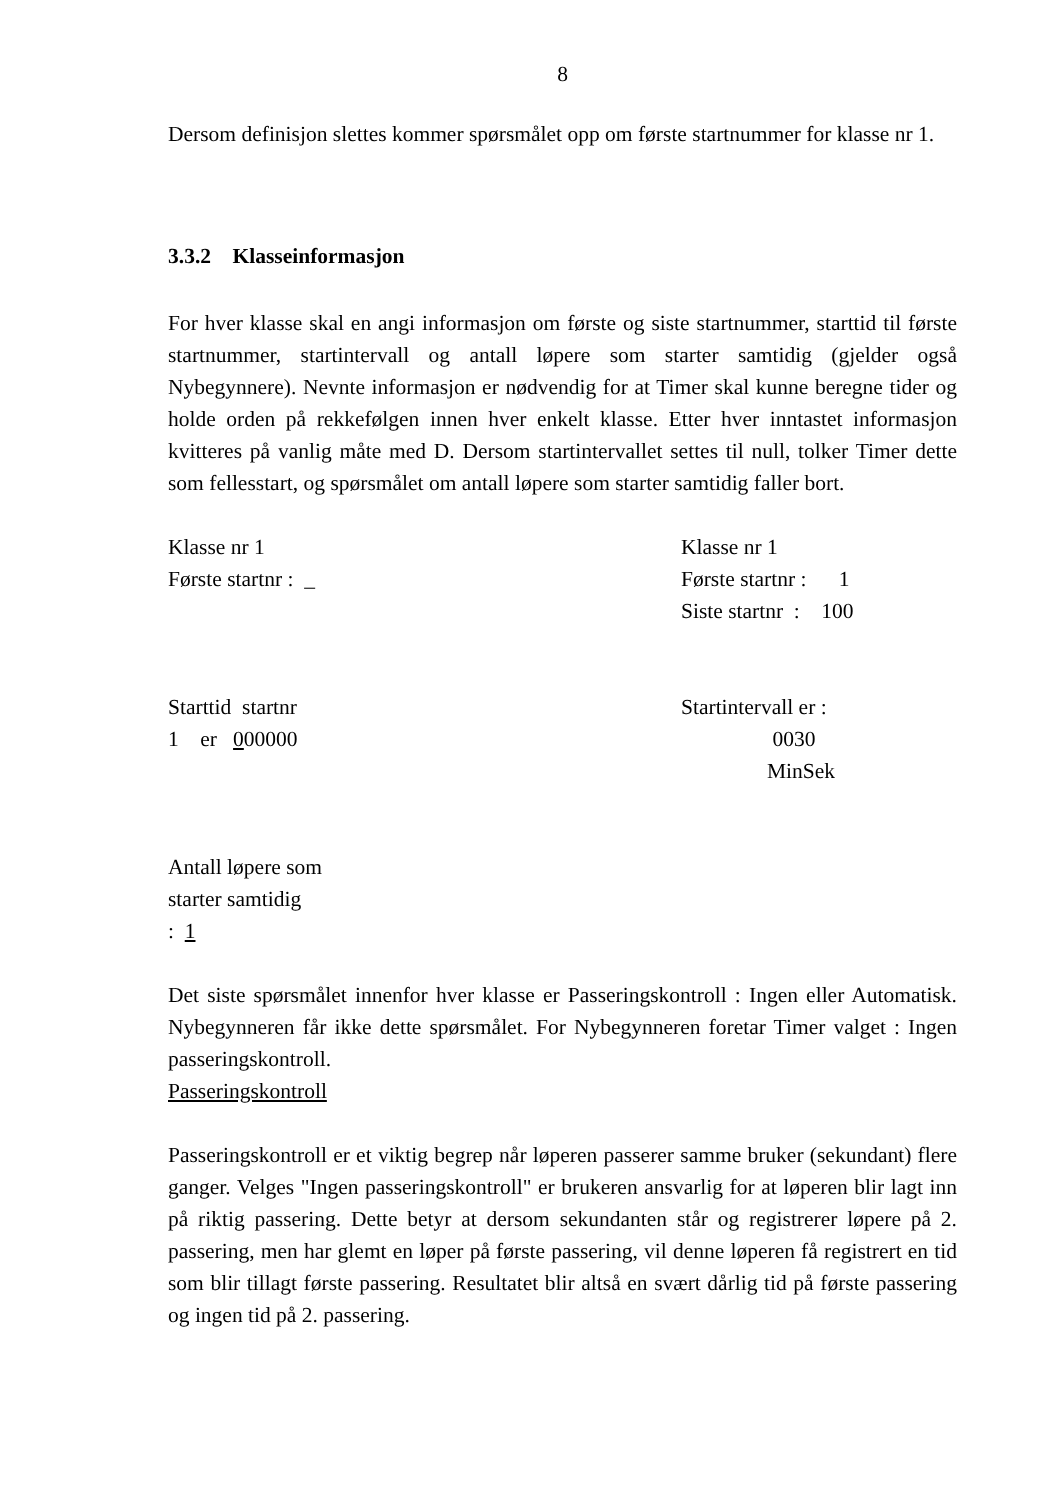8
Dersom definisjon slettes kommer spørsmålet opp om første startnummer for klasse nr 1.
3.3.2 Klasseinformasjon
For hver klasse skal en angi informasjon om første og siste startnummer, starttid til første startnummer, startintervall og antall løpere som starter samtidig (gjelder også Nybegynnere). Nevnte informasjon er nødvendig for at Timer skal kunne beregne tider og holde orden på rekkefølgen innen hver enkelt klasse. Etter hver inntastet informasjon kvitteres på vanlig måte med D. Dersom startintervallet settes til null, tolker Timer dette som fellesstart, og spørsmålet om antall løpere som starter samtidig faller bort.
Klasse nr 1
Første startnr : _
Klasse nr 1
Første startnr : 1
Siste startnr : 100
Starttid startnr
1 er 000000
Startintervall er :
0030
MinSek
Antall løpere som
starter samtidig
: 1
Det siste spørsmålet innenfor hver klasse er Passeringskontroll : Ingen eller Automatisk. Nybegynneren får ikke dette spørsmålet. For Nybegynneren foretar Timer valget : Ingen passeringskontroll.
Passeringskontroll
Passeringskontroll er et viktig begrep når løperen passerer samme bruker (sekundant) flere ganger. Velges "Ingen passeringskontroll" er brukeren ansvarlig for at løperen blir lagt inn på riktig passering. Dette betyr at dersom sekundanten står og registrerer løpere på 2. passering, men har glemt en løper på første passering, vil denne løperen få registrert en tid som blir tillagt første passering. Resultatet blir altså en svært dårlig tid på første passering og ingen tid på 2. passering.